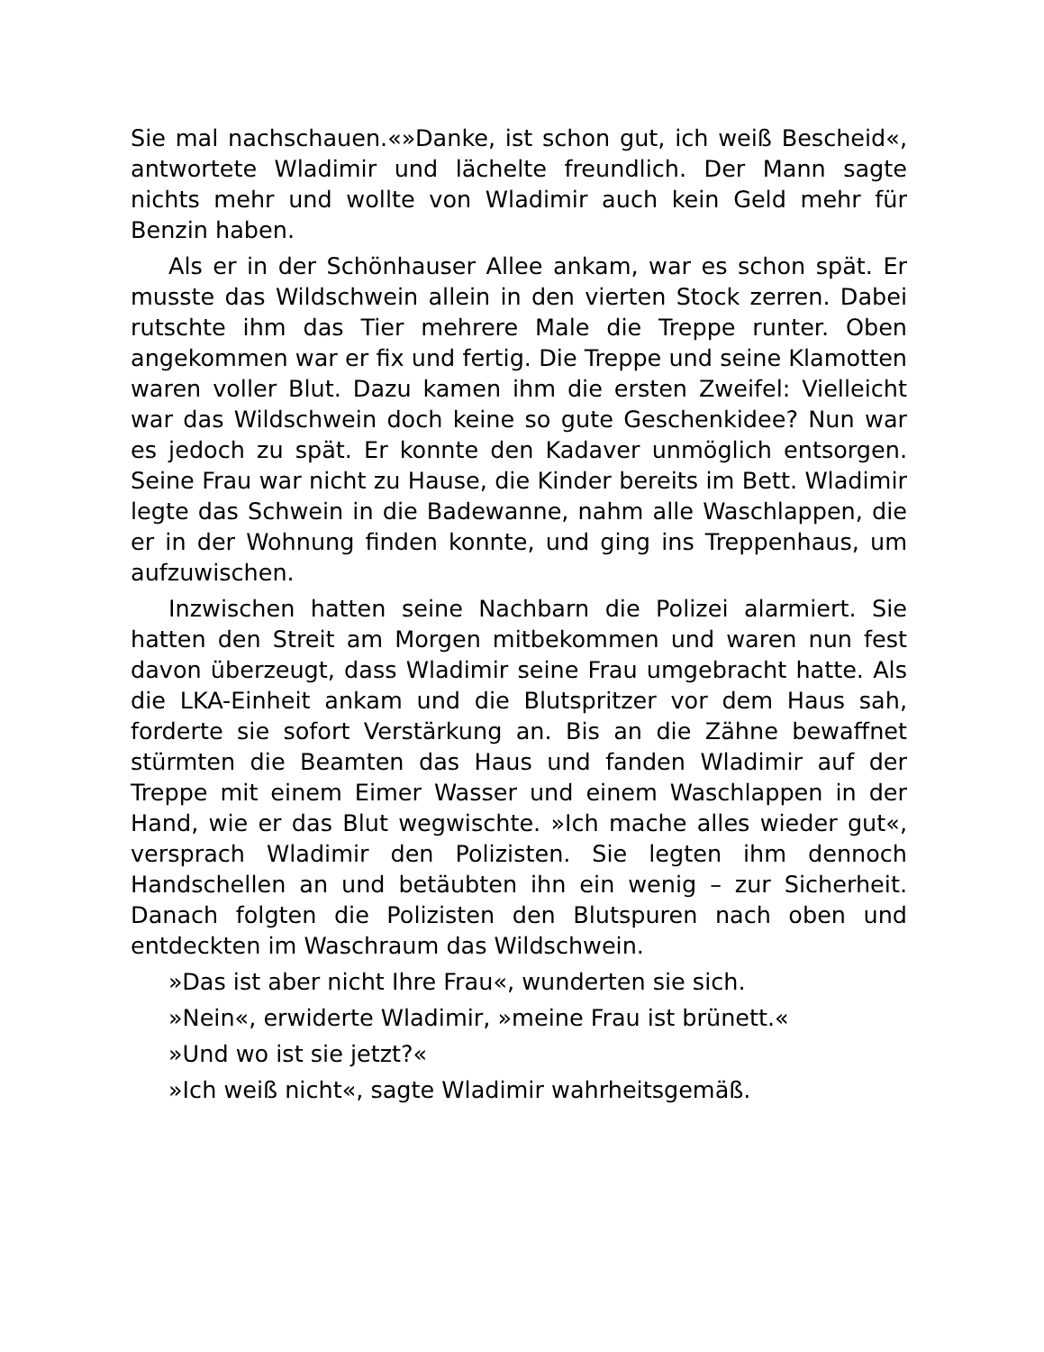Sie mal nachschauen.«»Danke, ist schon gut, ich weiß Bescheid«, antwortete Wladimir und lächelte freundlich. Der Mann sagte nichts mehr und wollte von Wladimir auch kein Geld mehr für Benzin haben.
Als er in der Schönhauser Allee ankam, war es schon spät. Er musste das Wildschwein allein in den vierten Stock zerren. Dabei rutschte ihm das Tier mehrere Male die Treppe runter. Oben angekommen war er fix und fertig. Die Treppe und seine Klamotten waren voller Blut. Dazu kamen ihm die ersten Zweifel: Vielleicht war das Wildschwein doch keine so gute Geschenkidee? Nun war es jedoch zu spät. Er konnte den Kadaver unmöglich entsorgen. Seine Frau war nicht zu Hause, die Kinder bereits im Bett. Wladimir legte das Schwein in die Badewanne, nahm alle Waschlappen, die er in der Wohnung finden konnte, und ging ins Treppenhaus, um aufzuwischen.
Inzwischen hatten seine Nachbarn die Polizei alarmiert. Sie hatten den Streit am Morgen mitbekommen und waren nun fest davon überzeugt, dass Wladimir seine Frau umgebracht hatte. Als die LKA-Einheit ankam und die Blutspritzer vor dem Haus sah, forderte sie sofort Verstärkung an. Bis an die Zähne bewaffnet stürmten die Beamten das Haus und fanden Wladimir auf der Treppe mit einem Eimer Wasser und einem Waschlappen in der Hand, wie er das Blut wegwischte. »Ich mache alles wieder gut«, versprach Wladimir den Polizisten. Sie legten ihm dennoch Handschellen an und betäubten ihn ein wenig – zur Sicherheit. Danach folgten die Polizisten den Blutspuren nach oben und entdeckten im Waschraum das Wildschwein.
»Das ist aber nicht Ihre Frau«, wunderten sie sich.
»Nein«, erwiderte Wladimir, »meine Frau ist brünett.«
»Und wo ist sie jetzt?«
»Ich weiß nicht«, sagte Wladimir wahrheitsgemäß.